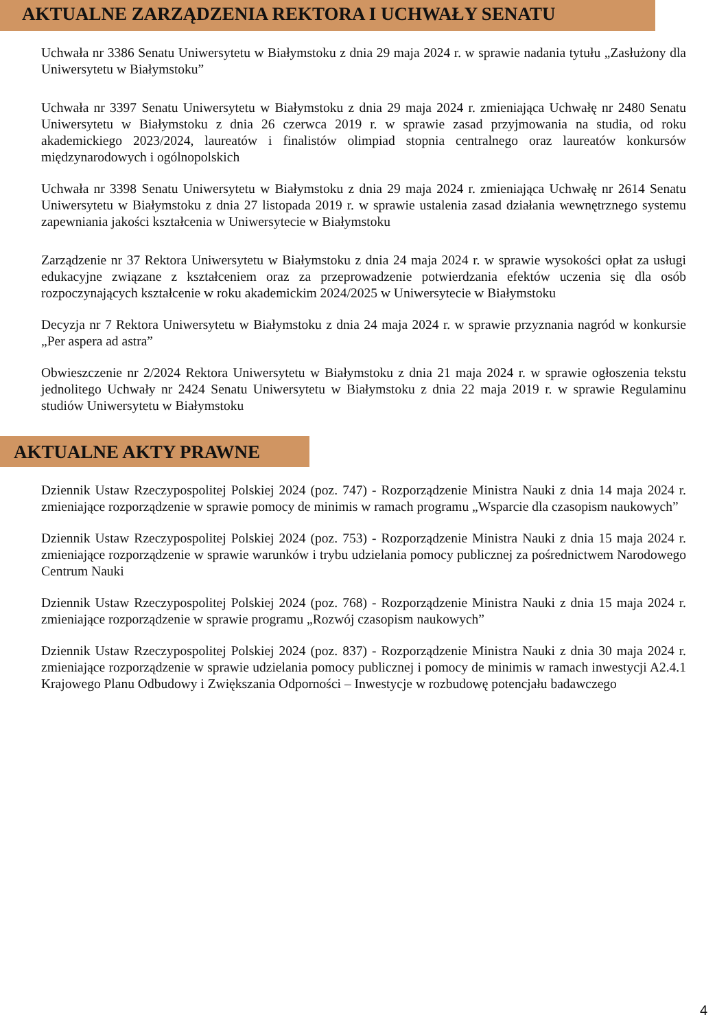AKTUALNE ZARZĄDZENIA REKTORA I UCHWAŁY SENATU
Uchwała nr 3386 Senatu Uniwersytetu w Białymstoku z dnia 29 maja 2024 r. w sprawie nadania tytułu „Zasłużony dla Uniwersytetu w Białymstoku”
Uchwała nr 3397 Senatu Uniwersytetu w Białymstoku z dnia 29 maja 2024 r. zmieniająca Uchwałę nr 2480 Senatu Uniwersytetu w Białymstoku z dnia 26 czerwca 2019 r. w sprawie zasad przyjmowania na studia, od roku akademickiego 2023/2024, laureatów i finalistów olimpiad stopnia centralnego oraz laureatów konkursów międzynarodowych i ogólnopolskich
Uchwała nr 3398 Senatu Uniwersytetu w Białymstoku z dnia 29 maja 2024 r. zmieniająca Uchwałę nr 2614 Senatu Uniwersytetu w Białymstoku z dnia 27 listopada 2019 r. w sprawie ustalenia zasad działania wewnętrznego systemu zapewniania jakości kształcenia w Uniwersytecie w Białymstoku
Zarządzenie nr 37 Rektora Uniwersytetu w Białymstoku z dnia 24 maja 2024 r. w sprawie wysokości opłat za usługi edukacyjne związane z kształceniem oraz za przeprowadzenie potwierdzania efektów uczenia się dla osób rozpoczynających kształcenie w roku akademickim 2024/2025 w Uniwersytecie w Białymstoku
Decyzja nr 7 Rektora Uniwersytetu w Białymstoku z dnia 24 maja 2024 r. w sprawie przyznania nagród w konkursie „Per aspera ad astra”
Obwieszczenie nr 2/2024 Rektora Uniwersytetu w Białymstoku z dnia 21 maja 2024 r. w sprawie ogłoszenia tekstu jednolitego Uchwały nr 2424 Senatu Uniwersytetu w Białymstoku z dnia 22 maja 2019 r. w sprawie Regulaminu studiów Uniwersytetu w Białymstoku
AKTUALNE AKTY PRAWNE
Dziennik Ustaw Rzeczypospolitej Polskiej 2024 (poz. 747) - Rozporządzenie Ministra Nauki z dnia 14 maja 2024 r. zmieniające rozporządzenie w sprawie pomocy de minimis w ramach programu „Wsparcie dla czasopism naukowych”
Dziennik Ustaw Rzeczypospolitej Polskiej 2024 (poz. 753) - Rozporządzenie Ministra Nauki z dnia 15 maja 2024 r. zmieniające rozporządzenie w sprawie warunków i trybu udzielania pomocy publicznej za pośrednictwem Narodowego Centrum Nauki
Dziennik Ustaw Rzeczypospolitej Polskiej 2024 (poz. 768) - Rozporządzenie Ministra Nauki z dnia 15 maja 2024 r. zmieniające rozporządzenie w sprawie programu „Rozwój czasopism naukowych”
Dziennik Ustaw Rzeczypospolitej Polskiej 2024 (poz. 837) - Rozporządzenie Ministra Nauki z dnia 30 maja 2024 r. zmieniające rozporządzenie w sprawie udzielania pomocy publicznej i pomocy de minimis w ramach inwestycji A2.4.1 Krajowego Planu Odbudowy i Zwiększania Odporności – Inwestycje w rozbudowę potencjału badawczego
4